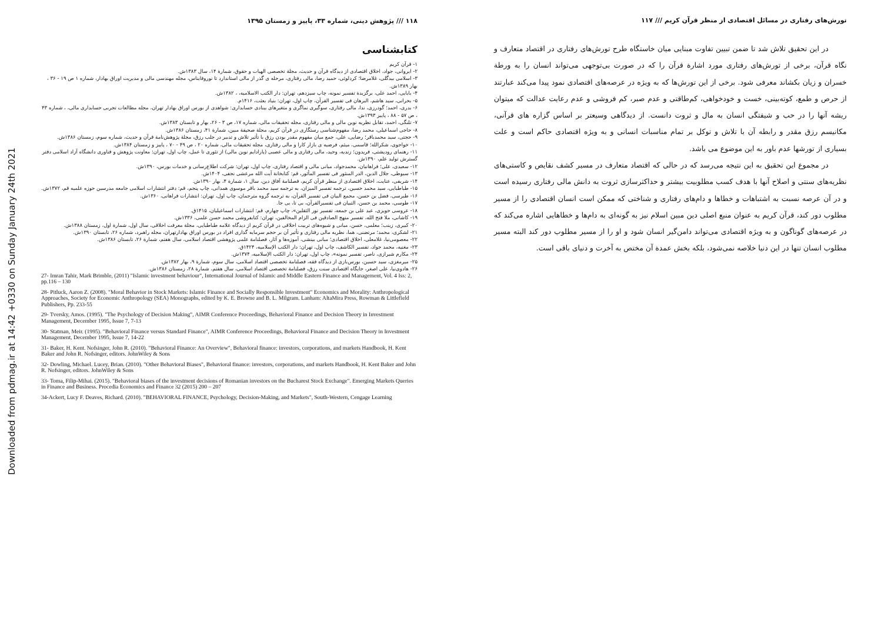Downloaded from pdmag.ir at 14:42 +0330 on Sunday January 24th 2021
۱۱۸ /// پژوهش دینی، شماره ۳۳، پاییز و زمستان ۱۳۹۵
کتابشناسی
۱- قرآن کریم
۲- ایروانی، جواد، اخلاق اقتصادی از دیدگاه قرآن و حدیث، مجلة تخصصی الهیات و حقوق، شمارة ۱۴، سال ۱۳۸۳ش.
۳- اسلامی بیدگلی، غلامرضا؛ کردلوئی، حمید رضا، مالی رفتاری، مرحله ی گذر از مالی استاندارد تا نوروفایناس، مجله مهندسی مالی و مدیریت اوراق بهادار، شماره ۱ ص ۱۹ - ۳۶ ، بهار ۱۳۸۹ش.
۴- بابایی، احمد علی، برگزیدة تفسیر نمونه، چاپ سیزدهم، تهران: دار الکتب الاسلامیه، ، ۱۳۸۲ش.
۵- بحرانی، سید هاشم، البرهان فی تفسیر القرآن، چاپ اول، تهران: بنیاد بعثت، ۱۴۱۶م.
۶- بدری، احمد؛ گودرزی، ندا، مالی رفتاری، سوگیری نماگری و متغیرهای بینادی حسابداری: شواهدی از بورس اوراق بهادار تهران، مجله مطالعات تجربی حسابداری مالی، ، شماره ۴۳ ، ص ۵۷ - ۸۸ ، پاییز ۱۳۹۳ش.
۷- تلنگی، احمد، تقابل نظریه نوین مالی و مالی رفتاری، مجله تحقیقات مالی، شماره ۱۷، ص ۳ - ۲۶، بهار و تابستان ۱۳۸۳ش.
۸- حاجی اسماعیلی، محمد رضا، مفهوم‌شناسی رستگاری در قرآن کریم، مجلة صحیفة مبین، شمارة ۴۱، زمستان ۱۳۸۶ش.
۹- حجتی، سید محمدباقر؛ رضایی، علی، جمع میان مفهوم مقدر بودن رزق با تأثیر تلاش و تدبیر در جلب رزق، مجلة پژوهش‌نامة قرآن و حدیث، شماره سوم، زمستان ۱۳۸۶ش.
۱۰- خواجوی، شکرالله؛ قاسمی، میثم، فرضیه ی بازار کارا و مالی رفتاری، مجله تحقیقات مالی، شماره ۲۰ ، ص ۴۹ - ۷۰ ، پاییز و زمستان ۱۳۸۴ش.
۱۱- رهنمای رودپشتی، فریدون؛ زندیه، وحید، مالی رفتاری و مالی عصبی (پارادایم نوین مالی) از تئوری تا عمل، چاپ اول، تهران: معاونت پژوهش و فناوری دانشگاه آزاد اسلامی دفتر گسترش تولید علم، ۱۳۹۰ش.
۱۲- سعیدی، علی؛ فراهانیان، محمدجواد، مبانی مالی و اقتصاد رفتاری، چاپ اول، تهران: شرکت اطلاع‌رسانی و خدمات بورس، ۱۳۹۰ش.
۱۳- سیوطی، جلال الدین، الدر المنثور فی تفسیر المأثور، قم: کتابخانة آیت الله مرعشی نجفی، ۱۴۰۴ش.
۱۴- شریفی، عنایت، اخلاق اقتصادی از منظر قرآن کریم، فصلنامة آفاق دین، سال ۱، شمارة ۴، بهار ۱۳۹۰ش.
۱۵- طباطبایی، سید محمد حسین، ترجمه تفسیر المیزان، به ترجمه سید محمد باقر موسوی همدانی، چاپ پنجم، قم: دفتر انتشارات اسلامی جامعه مدرسین حوزه علمیه قم، ۱۳۷۲ش.
۱۶- طبرسی، فضل بن حسن، مجمع البیان فی تفسیر القرآن، به ترجمه گروه مترجمان، چاپ اول، تهران: انتشارات فراهانی، ۱۳۶۰ش.
۱۷- طوسی، محمد بن حسن، التبیان فی تفسیرالقرآن، بی تا، بی جا.
۱۸- عروسی حویزی، عبد علی بن جمعه، تفسیر نور الثقلین»، چاپ چهارم، قم: انتشارات اسماعیلیان، ۱۴۱۵ق.
۱۹- کاشانی، ملا فتح الله، تفسیر منهج الصادقین فی الزام المخالفین، تهران: کتابفروشی محمد حسن علمی، ۱۳۳۶ش.
۲۰- کبیری، زینب؛ معلمی، حسن، مبانی و شیوه‌های تربیت اخلاقی در قرآن کریم از دیدگاه علامه طباطبایی، مجلة معرفت اخلاقی، سال اول، شمارة اول، زمستان ۱۳۸۸ش.
۲۱- لشکری، محمد؛ مرتضنی، هما، نظریه مالی رفتاری و تأثیر آن بر حجم سرمایه گذاری افراد در بورس اوراق بهادارتهران، مجله راهبرد، شماره ۲۶، تابستان ۱۳۹۰ش.
۲۲- معصومی‌نیا، غلامعلی، اخلاق اقتصادی؛ مبانی بینشی، آموزه‌ها و آثار، فصلنامة علمی پژوهشی اقتصاد اسلامی، سال هفتم، شمارة ۲۶، تابستان ۱۳۸۶ش.
۲۳- مغنیه، محمد جواد، تفسیر الکاشف، چاپ اول، تهران: دار الکتب الإسلامیه، ۱۴۲۴ق.
۲۴- مکارم شیرازی، ناصر، تفسیر نمونه»، چاپ اول، تهران: دار الکتب الإسلامیه، ۱۳۷۴ش.
۲۵- میرمغزی، سید حسین، بورس‌بازی از دیدگاه فقه، فصلنامة تخصصی اقتصاد اسلامی، سال سوم، شمارة ۹، بهار ۱۳۸۲ش.
۲۶- هادوی‌نیا، علی اصغر، جایگاه اقتصادی سنت رزق، فصلنامة تخصصی اقتصاد اسلامی، سال هفتم، شمارة ۲۸، زمستان ۱۳۸۶ش.
27- Imran Tahir, Mark Brimble, (2011) "Islamic investment behaviour", International Journal of Islamic and Middle Eastern Finance and Management, Vol. 4 Iss: 2, pp.116 – 130
28- Pitluck, Aaron Z. (2008). "Moral Behavior in Stock Markets: Islamic Finance and Socially Responsible Investment" Economics and Morality: Anthropological Approaches, Society for Economic Anthropology (SEA) Monographs, edited by K. E. Browne and B. L. Milgram. Lanham: AltaMira Press, Rowman & Littlefield Publishers, Pp. 233-55
29- Tversky, Amos. (1995). "The Psychology of Decision Making", AIMR Conference Proceedings, Behavioral Finance and Decision Theory in Investment Management, December 1995, Issue 7, 7-13
30- Statman, Meir. (1995). "Behavioral Finance versus Standard Finance", AIMR Conference Proceedings, Behavioral Finance and Decision Theory in Investment Management, December 1995, Issue 7, 14-22
31- Baker, H. Kent. Nofsinger, John R. (2010). "Behavioral Finance: An Overview", Behavioral finance: investors, corporations, and markets Handbook, H. Kent Baker and John R. Nofsinger, editors. JohnWiley & Sons
32- Dowling, Michael. Lucey, Brian. (2010). "Other Behavioral Biases", Behavioral finance: investors, corporations, and markets Handbook, H. Kent Baker and John R. Nofsinger, editors. JohnWiley & Sons
33- Toma, Filip-Mihai. (2015). "Behavioral biases of the investment decisions of Romanian investors on the Bucharest Stock Exchange". Emerging Markets Queries in Finance and Business. Procedia Economics and Finance 32 (2015) 200 – 207
34-Ackert, Lucy F. Deaves, Richard. (2010). "BEHAVIORAL FINANCE, Psychology, Decision-Making, and Markets", South-Western, Cengage Learning
تورش‌های رفتاری در مسائل اقتصادی از منظر قرآن کریم /// ۱۱۷
در این تحقیق تلاش شد تا ضمن تبیین تفاوت مبنایی میان خاستگاه طرح تورش‌های رفتاری در اقتصاد متعارف و نگاه قرآن، برخی از تورش‌های رفتاری مورد اشارة قرآن را که در صورت بی‌توجهی می‌تواند انسان را به ورطة خسران و زیان بکشاند معرفی شود. برخی از این تورش‌ها که به ویژه در عرصه‌های اقتصادی نمود پیدا می‌کند عبارتند از حرص و طمع، کوته‌بینی، خست و خودخواهی، کم‌طاقتی و عدم صبر، کم فروشی و عدم رعایت عدالت که میتوان ریشه آنها را در حب و شیفتگی انسان به مال و ثروت دانست. از دیدگاهی وسیعتر بر اساس گزاره های قرآنی، مکانیسم رزق مقدر و رابطه آن با تلاش و توکل بر تمام مناسبات انسانی و به ویژه اقتصادی حاکم است و علت بسیاری از تورشها عدم باور به این موضوع می باشد.
در مجموع این تحقیق به این نتیجه می‌رسد که در حالی که اقتصاد متعارف در مسیر کشف نقایص و کاستی‌های نظریه‌های سنتی و اصلاح آنها با هدف کسب مطلوبیت بیشتر و حداکثرسازی ثروت به دانش مالی رفتاری رسیده است و در آن عرصه نسبت به اشتباهات و خطاها و دام‌های رفتاری و شناختی که ممکن است انسان اقتصادی را از مسیر مطلوب دور کند، قرآن کریم به عنوان منبع اصلی دین مبین اسلام نیز به گونه‌ای به دام‌ها و خطاهایی اشاره می‌کند که در عرصه‌های گوناگون و به ویژه اقتصادی می‌تواند دامن‌گیر انسان شود و او را از مسیر مطلوب دور کند البته مسیر مطلوب انسان تنها در این دنیا خلاصه نمی‌شود، بلکه بخش عمدة آن مختص به آخرت و دنیای باقی است.